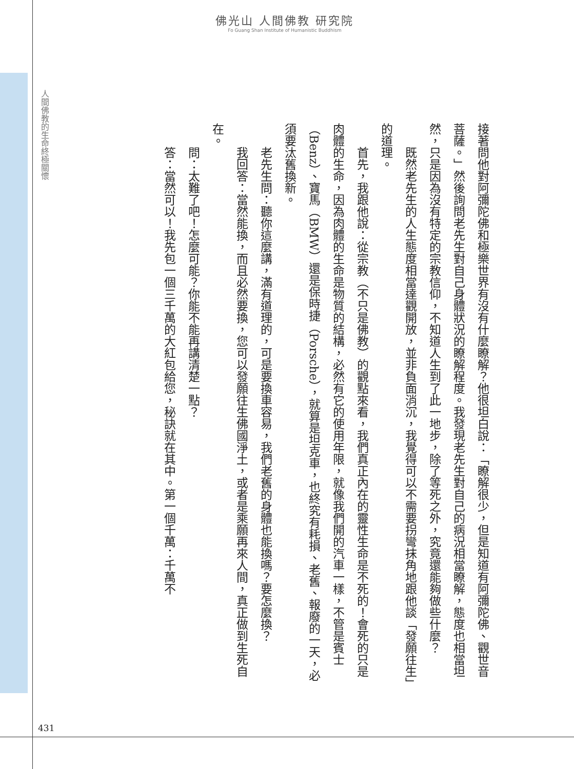佛光山 人間佛教 研究院
Fo Guang Shan Institute of Humanistic Buddhism
人間佛教的生命終極關懷
接著問他對阿彌陀佛和極樂世界有沒有什麼瞭解？他很坦白說：「瞭解很少，但是知道有阿彌陀佛、觀世音菩薩。」然後詢問老先生對自己身體狀況的瞭解程度。我發現老先生對自己的病況相當瞭解，態度也相當坦然，只是因為沒有特定的宗教信仰，不知道人生到了此一地步，除了等死之外，究竟還能夠做些什麼？
既然老先生的人生態度相當達觀開放，並非負面消沉，我覺得可以不需要拐彎抹角地跟他談「發願往生」的道理。
首先，我跟他說：從宗教（不只是佛教）的觀點來看，我們真正內在的靈性生命是不死的！會死的只是肉體的生命，因為肉體的生命是物質的結構，必然有它的使用年限，就像我們開的汽車一樣，不管是賓士（Benz）、寶馬（BMW）還是保時捷（Porsche），就算是坦克車，也終究有耗損、老舊、報廢的一天，必須要汰舊換新。
老先生問：聽你這麼講，滿有道理的，可是要換車容易，我們老舊的身體也能換嗎？要怎麼換？
我回答：當然能換，而且必然要換，您可以發願往生佛國淨土，或者是乘願再來人間，真正做到生死自在。
問：太難了吧！怎麼可能？你能不能再講清楚一點？
答：當然可以！我先包一個三千萬的大紅包給您，秘訣就在其中。第一個千萬：千萬不
431